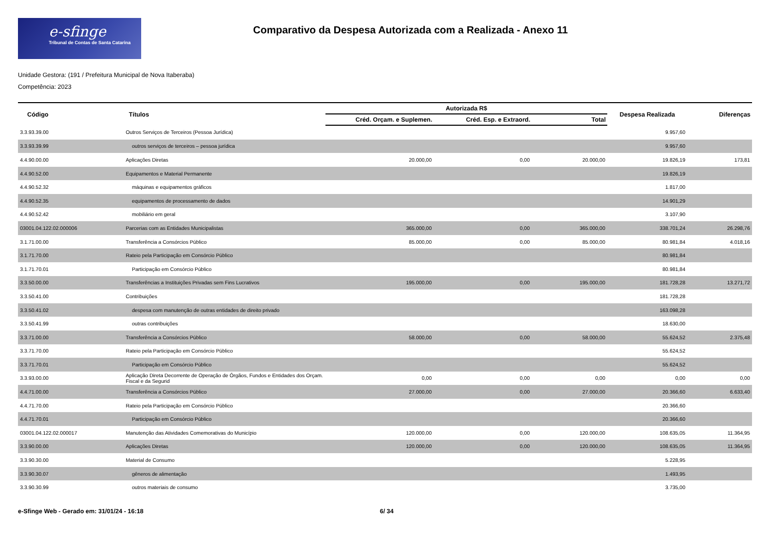e-sfinge
Tribunal de Contas de Santa Catarina
Comparativo da Despesa Autorizada com a Realizada - Anexo 11
Unidade Gestora: (191 / Prefeitura Municipal de Nova Itaberaba)
Competência: 2023
| Código | Títulos | Autorizada R$ | | | Despesa Realizada | Diferenças |
| --- | --- | --- | --- | --- | --- | --- |
| | | Créd. Orçam. e Suplemen. | Créd. Esp. e Extraord. | Total | | |
| 3.3.93.39.00 | Outros Serviços de Terceiros (Pessoa Jurídica) | | | | 9.957,60 | |
| 3.3.93.39.99 | outros serviços de terceiros – pessoa jurídica | | | | 9.957,60 | |
| 4.4.90.00.00 | Aplicações Diretas | 20.000,00 | 0,00 | 20.000,00 | 19.826,19 | 173,81 |
| 4.4.90.52.00 | Equipamentos e Material Permanente | | | | 19.826,19 | |
| 4.4.90.52.32 | máquinas e equipamentos gráficos | | | | 1.817,00 | |
| 4.4.90.52.35 | equipamentos de processamento de dados | | | | 14.901,29 | |
| 4.4.90.52.42 | mobiliário em geral | | | | 3.107,90 | |
| 03001.04.122.02.000006 | Parcerias com as Entidades Municipalistas | 365.000,00 | 0,00 | 365.000,00 | 338.701,24 | 26.298,76 |
| 3.1.71.00.00 | Transferência a Consórcios Público | 85.000,00 | 0,00 | 85.000,00 | 80.981,84 | 4.018,16 |
| 3.1.71.70.00 | Rateio pela Participação em Consórcio Público | | | | 80.981,84 | |
| 3.1.71.70.01 | Participação em Consórcio Público | | | | 80.981,84 | |
| 3.3.50.00.00 | Transferências a Instituições Privadas sem Fins Lucrativos | 195.000,00 | 0,00 | 195.000,00 | 181.728,28 | 13.271,72 |
| 3.3.50.41.00 | Contribuições | | | | 181.728,28 | |
| 3.3.50.41.02 | despesa com manutenção de outras entidades de direito privado | | | | 163.098,28 | |
| 3.3.50.41.99 | outras contribuições | | | | 18.630,00 | |
| 3.3.71.00.00 | Transferência a Consórcios Público | 58.000,00 | 0,00 | 58.000,00 | 55.624,52 | 2.375,48 |
| 3.3.71.70.00 | Rateio pela Participação em Consórcio Público | | | | 55.624,52 | |
| 3.3.71.70.01 | Participação em Consórcio Público | | | | 55.624,52 | |
| 3.3.93.00.00 | Aplicação Direta Decorrente de Operação de Órgãos, Fundos e Entidades dos Orçam. Fiscal e da Segurid | 0,00 | 0,00 | 0,00 | 0,00 | 0,00 |
| 4.4.71.00.00 | Transferência a Consórcios Público | 27.000,00 | 0,00 | 27.000,00 | 20.366,60 | 6.633,40 |
| 4.4.71.70.00 | Rateio pela Participação em Consórcio Público | | | | 20.366,60 | |
| 4.4.71.70.01 | Participação em Consórcio Público | | | | 20.366,60 | |
| 03001.04.122.02.000017 | Manutenção das Atividades Comemorativas do Município | 120.000,00 | 0,00 | 120.000,00 | 108.635,05 | 11.364,95 |
| 3.3.90.00.00 | Aplicações Diretas | 120.000,00 | 0,00 | 120.000,00 | 108.635,05 | 11.364,95 |
| 3.3.90.30.00 | Material de Consumo | | | | 5.228,95 | |
| 3.3.90.30.07 | gêneros de alimentação | | | | 1.493,95 | |
| 3.3.90.30.99 | outros materiais de consumo | | | | 3.735,00 | |
e-Sfinge Web - Gerado em: 31/01/24 - 16:18 6/ 34